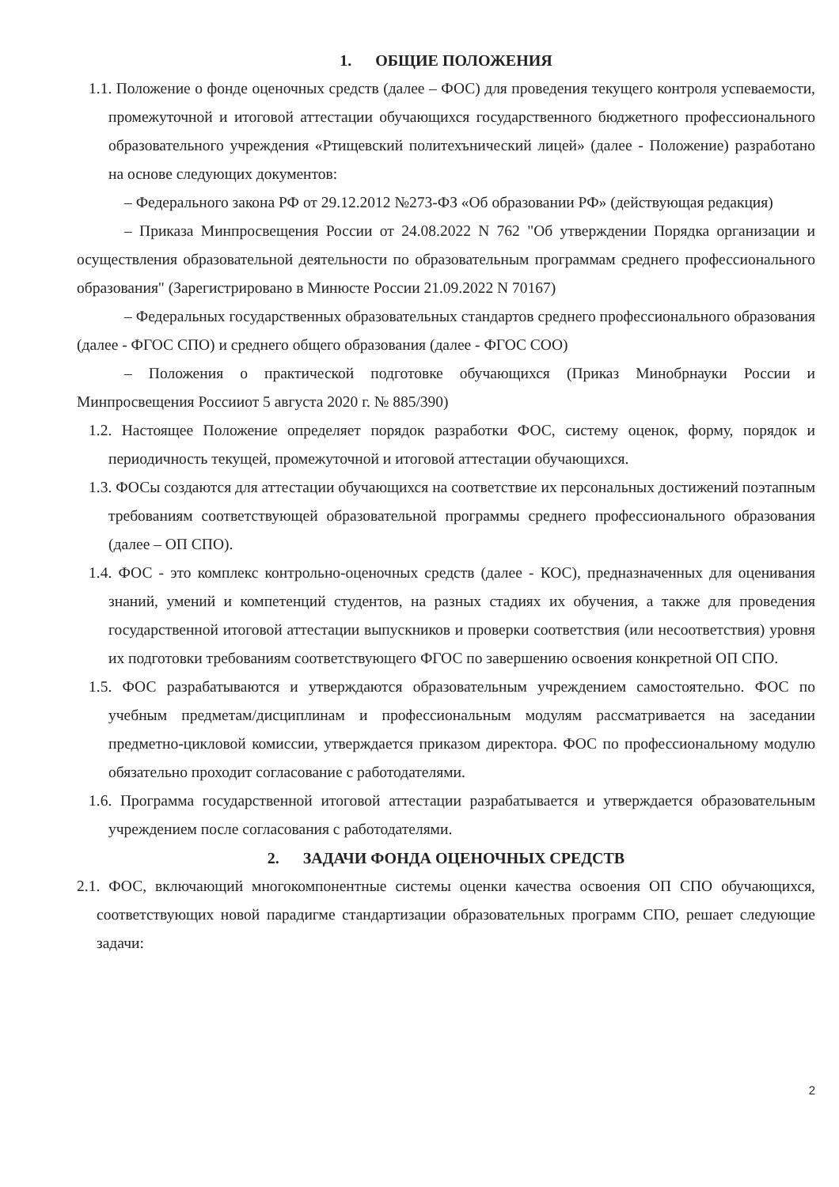1. ОБЩИЕ ПОЛОЖЕНИЯ
1.1. Положение о фонде оценочных средств (далее – ФОС) для проведения текущего контроля успеваемости, промежуточной и итоговой аттестации обучающихся государственного бюджетного профессионального образовательного учреждения «Ртищевский политехънический лицей» (далее - Положение) разработано на основе следующих документов:
– Федерального закона РФ от 29.12.2012 №273-ФЗ «Об образовании РФ» (действующая редакция)
– Приказа Минпросвещения России от 24.08.2022 N 762 "Об утверждении Порядка организации и осуществления образовательной деятельности по образовательным программам среднего профессионального образования" (Зарегистрировано в Минюсте России 21.09.2022 N 70167)
– Федеральных государственных образовательных стандартов среднего профессионального образования (далее - ФГОС СПО) и среднего общего образования (далее - ФГОС СОО)
– Положения о практической подготовке обучающихся (Приказ Минобрнауки России и Минпросвещения Россииот 5 августа 2020 г. № 885/390)
1.2. Настоящее Положение определяет порядок разработки ФОС, систему оценок, форму, порядок и периодичность текущей, промежуточной и итоговой аттестации обучающихся.
1.3. ФОСы создаются для аттестации обучающихся на соответствие их персональных достижений поэтапным требованиям соответствующей образовательной программы среднего профессионального образования (далее – ОП СПО).
1.4. ФОС - это комплекс контрольно-оценочных средств (далее - КОС), предназначенных для оценивания знаний, умений и компетенций студентов, на разных стадиях их обучения, а также для проведения государственной итоговой аттестации выпускников и проверки соответствия (или несоответствия) уровня их подготовки требованиям соответствующего ФГОС по завершению освоения конкретной ОП СПО.
1.5. ФОС разрабатываются и утверждаются образовательным учреждением самостоятельно. ФОС по учебным предметам/дисциплинам и профессиональным модулям рассматривается на заседании предметно-цикловой комиссии, утверждается приказом директора. ФОС по профессиональному модулю обязательно проходит согласование с работодателями.
1.6. Программа государственной итоговой аттестации разрабатывается и утверждается образовательным учреждением после согласования с работодателями.
2. ЗАДАЧИ ФОНДА ОЦЕНОЧНЫХ СРЕДСТВ
2.1. ФОС, включающий многокомпонентные системы оценки качества освоения ОП СПО обучающихся, соответствующих новой парадигме стандартизации образовательных программ СПО, решает следующие задачи:
2